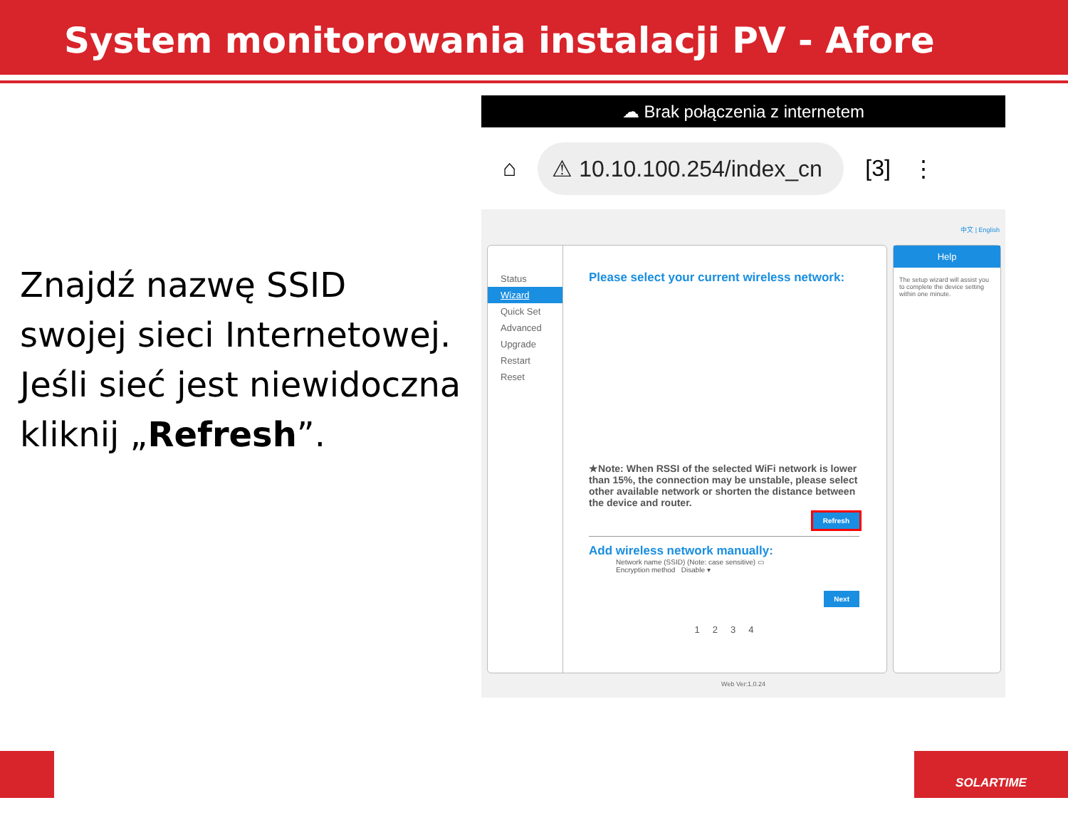System monitorowania instalacji PV - Afore
Znajdź nazwę SSID swojej sieci Internetowej. Jeśli sieć jest niewidoczna kliknij „Refresh”.
☁ Brak połączenia z internetem
⌂ ⚠ 10.10.100.254/index_cn [3] ⋮
中文 | English
Status
Wizard
Quick Set
Advanced
Upgrade
Restart
Reset
Please select your current wireless network:
★Note: When RSSI of the selected WiFi network is lower than 15%, the connection may be unstable, please select other available network or shorten the distance between the device and router.
Refresh
Add wireless network manually:
Network name (SSID) (Note: case sensitive) ▭
Encryption method Disable ▾
Next
1 2 3 4
Help
The setup wizard will assist you to complete the device setting within one minute.
Web Ver:1.0.24
SOLARTIME